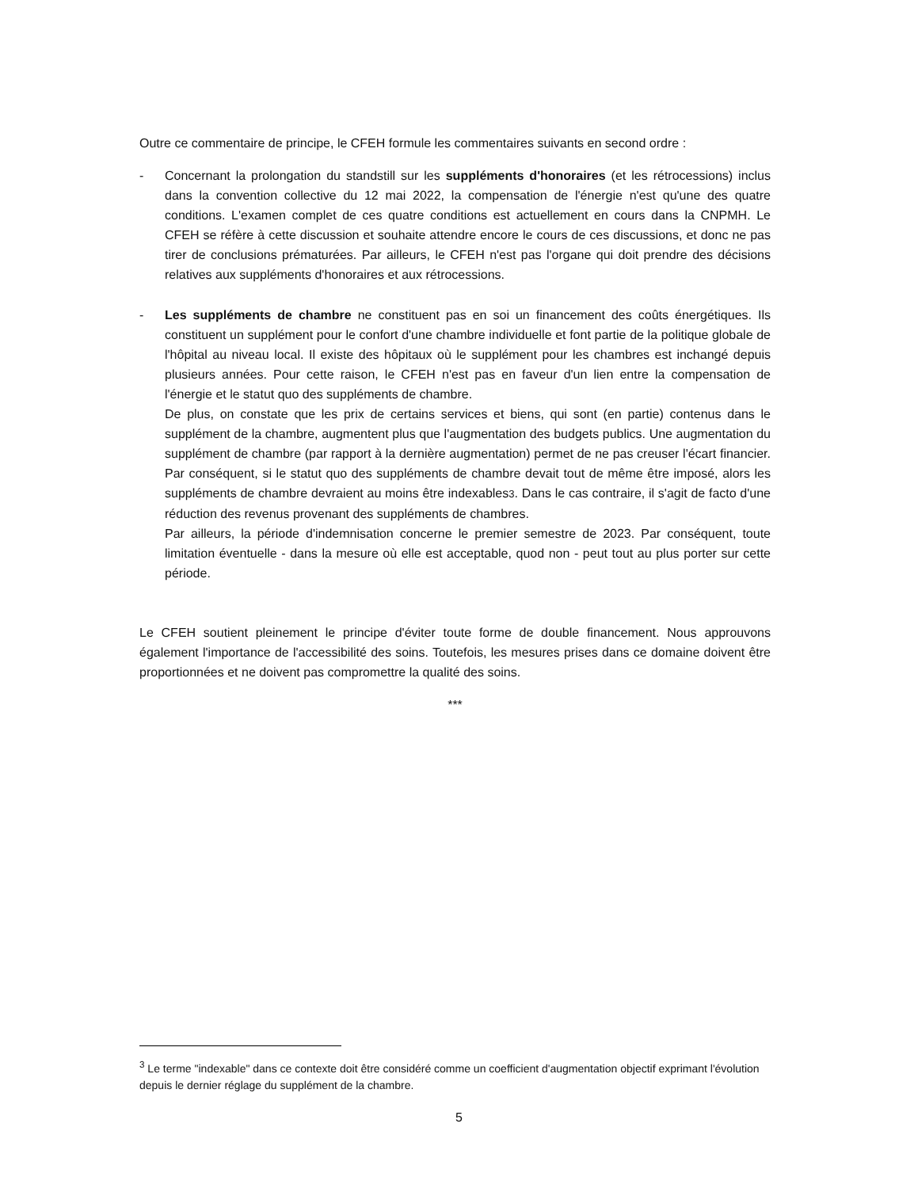Outre ce commentaire de principe, le CFEH formule les commentaires suivants en second ordre :
- Concernant la prolongation du standstill sur les suppléments d'honoraires (et les rétrocessions) inclus dans la convention collective du 12 mai 2022, la compensation de l'énergie n'est qu'une des quatre conditions. L'examen complet de ces quatre conditions est actuellement en cours dans la CNPMH. Le CFEH se réfère à cette discussion et souhaite attendre encore le cours de ces discussions, et donc ne pas tirer de conclusions prématurées. Par ailleurs, le CFEH n'est pas l'organe qui doit prendre des décisions relatives aux suppléments d'honoraires et aux rétrocessions.
- Les suppléments de chambre ne constituent pas en soi un financement des coûts énergétiques. Ils constituent un supplément pour le confort d'une chambre individuelle et font partie de la politique globale de l'hôpital au niveau local. Il existe des hôpitaux où le supplément pour les chambres est inchangé depuis plusieurs années. Pour cette raison, le CFEH n'est pas en faveur d'un lien entre la compensation de l'énergie et le statut quo des suppléments de chambre.
De plus, on constate que les prix de certains services et biens, qui sont (en partie) contenus dans le supplément de la chambre, augmentent plus que l'augmentation des budgets publics. Une augmentation du supplément de chambre (par rapport à la dernière augmentation) permet de ne pas creuser l'écart financier. Par conséquent, si le statut quo des suppléments de chambre devait tout de même être imposé, alors les suppléments de chambre devraient au moins être indexables3. Dans le cas contraire, il s'agit de facto d'une réduction des revenus provenant des suppléments de chambres.
Par ailleurs, la période d'indemnisation concerne le premier semestre de 2023. Par conséquent, toute limitation éventuelle - dans la mesure où elle est acceptable, quod non - peut tout au plus porter sur cette période.
Le CFEH soutient pleinement le principe d'éviter toute forme de double financement. Nous approuvons également l'importance de l'accessibilité des soins. Toutefois, les mesures prises dans ce domaine doivent être proportionnées et ne doivent pas compromettre la qualité des soins.
***
<sup>3</sup> Le terme "indexable" dans ce contexte doit être considéré comme un coefficient d'augmentation objectif exprimant l'évolution depuis le dernier réglage du supplément de la chambre.
5